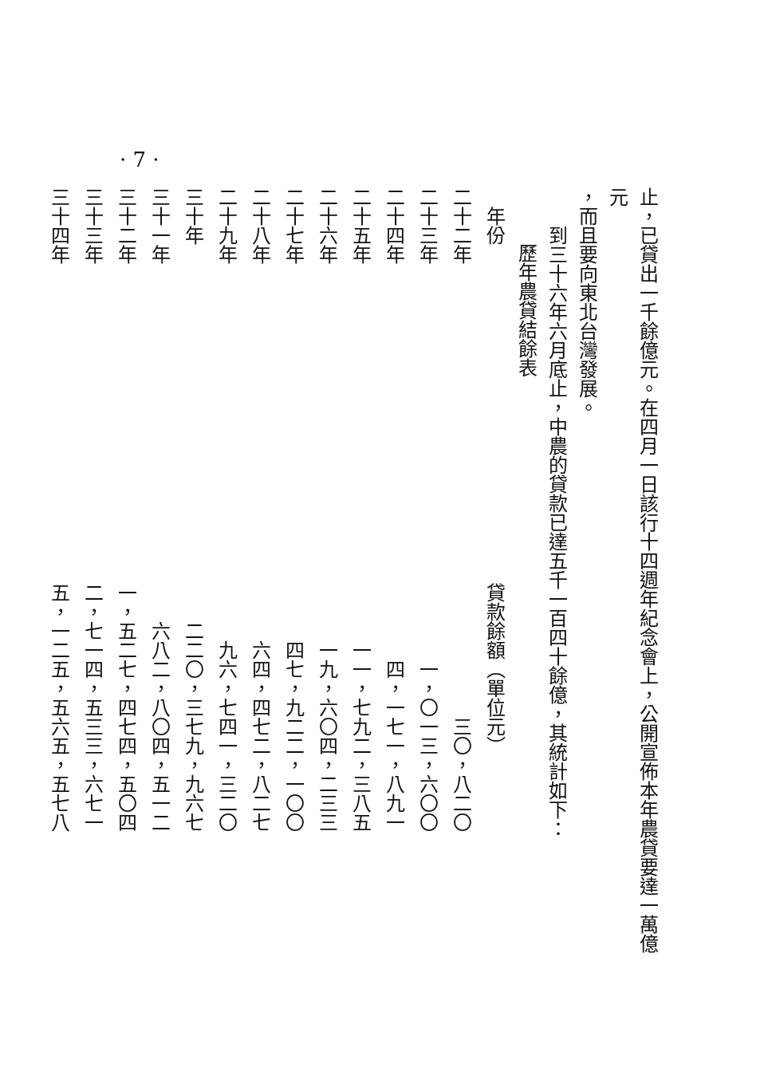· 7 ·
止，已貸出一千餘億元。在四月一日該行十四週年紀念會上，公開宣佈本年農貸要達一萬億元
，而且要向東北台灣發展。
到三十六年六月底止，中農的貸款已達五千一百四十餘億，其統計如下：
歷年農貸結餘表
| 年份 | 貸款餘額（單位元） |
| --- | --- |
| 二十二年 | 三〇，八二〇 |
| 二十三年 | 一，〇一三，六〇〇 |
| 二十四年 | 四，一七一，八九一 |
| 二十五年 | 一一，七九二，三八五 |
| 二十六年 | 一九，六〇四，二三三 |
| 二十七年 | 四七，九二二，一〇〇 |
| 二十八年 | 六四，四七二，八二七 |
| 二十九年 | 九六，七四一，三二〇 |
| 三十年 | 二二〇，三七九，九六七 |
| 三十一年 | 六八二，八〇四，五一二 |
| 三十二年 | 一，五二七，四七四，五〇四 |
| 三十三年 | 二，七一四，五三三，六七一 |
| 三十四年 | 五，一二五，五六五，五七八 |